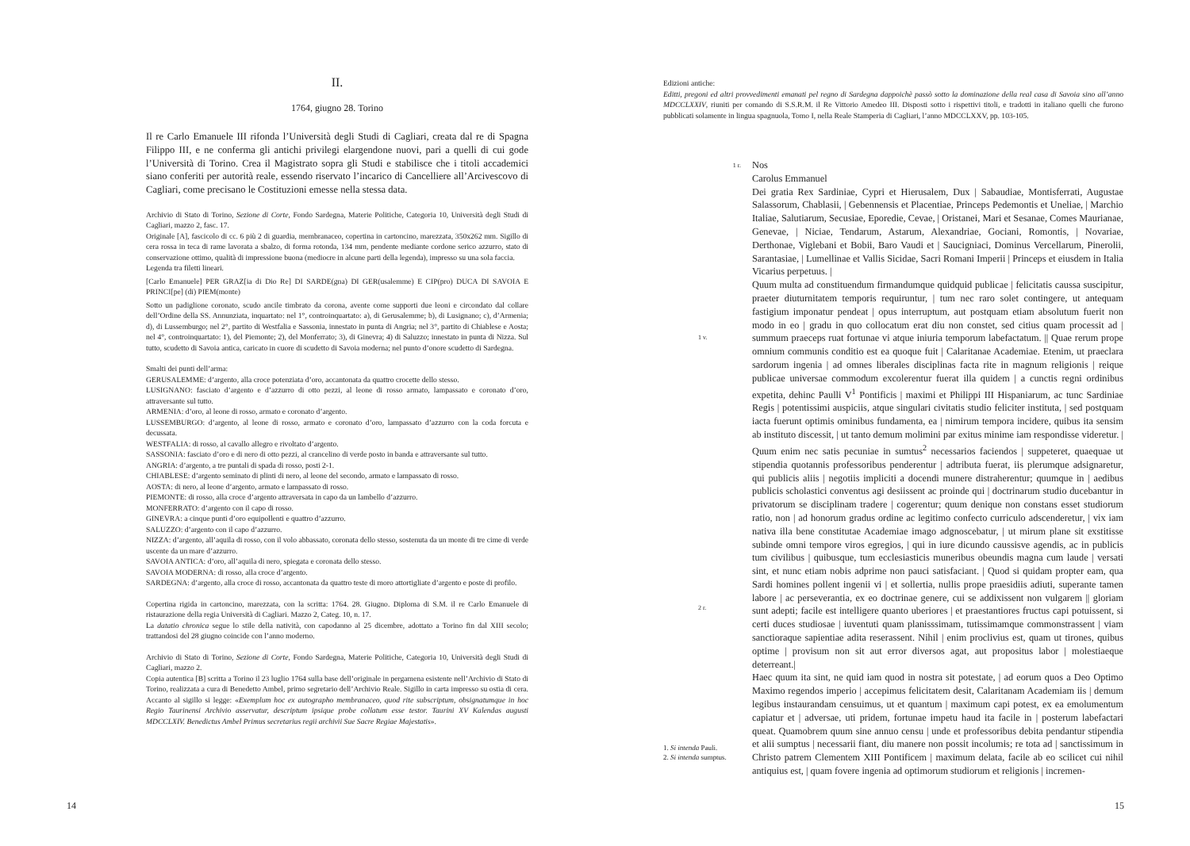II.
1764, giugno 28. Torino
Il re Carlo Emanuele III rifonda l’Università degli Studi di Cagliari, creata dal re di Spagna Filippo III, e ne conferma gli antichi privilegi elargendone nuovi, pari a quelli di cui gode l’Università di Torino. Crea il Magistrato sopra gli Studi e stabilisce che i titoli accademici siano conferiti per autorità reale, essendo riservato l’incarico di Cancelliere all’Arcivescovo di Cagliari, come precisano le Costituzioni emesse nella stessa data.
Archivio di Stato di Torino, Sezione di Corte, Fondo Sardegna, Materie Politiche, Categoria 10, Università degli Studi di Cagliari, mazzo 2, fasc. 17.
Originale [A], fascicolo di cc. 6 più 2 di guardia, membranaceo, copertina in cartoncino, marezzata, 350x262 mm. Sigillo di cera rossa in teca di rame lavorata a sbalzo, di forma rotonda, 134 mm, pendente mediante cordone serico azzurro, stato di conservazione ottimo, qualità di impressione buona (mediocre in alcune parti della legenda), impresso su una sola faccia.
Legenda tra filetti lineari.
[Carlo Emanuele] PER GRAZ[ia di Dio Re] DI SARDE(gna) DI GER(usalemme) E CIP(pro) DUCA DI SAVOIA E PRINCI[pe] (di) PIEM(monte)
Sotto un padiglione coronato, scudo ancile timbrato da corona, avente come supporti due leoni e circondato dal collare dell’Ordine della SS. Annunziata, inquartato: nel 1°, controinquartato: a), di Gerusalemme; b), di Lusignano; c), d’Armenia; d), di Lussemburgo; nel 2°, partito di Westfalia e Sassonia, innestato in punta di Angria; nel 3°, partito di Chiablese e Aosta; nel 4°, controinquartato: 1), del Piemonte; 2), del Monferrato; 3), di Ginevra; 4) di Saluzzo; innestato in punta di Nizza. Sul tutto, scudetto di Savoia antica, caricato in cuore di scudetto di Savoia moderna; nel punto d’onore scudetto di Sardegna.
Smalti dei punti dell’arma:
GERUSALEMME: d’argento, alla croce potenziata d’oro, accantonata da quattro crocette dello stesso.
LUSIGNANO: fasciato d’argento e d’azzurro di otto pezzi, al leone di rosso armato, lampassato e coronato d’oro, attraversante sul tutto.
ARMENIA: d’oro, al leone di rosso, armato e coronato d’argento.
LUSSEMBURGO: d’argento, al leone di rosso, armato e coronato d’oro, lampassato d’azzurro con la coda forcuta e decussata.
WESTFALIA: di rosso, al cavallo allegro e rivoltato d’argento.
SASSONIA: fasciato d’oro e di nero di otto pezzi, al crancelino di verde posto in banda e attraversante sul tutto.
ANGRIA: d’argento, a tre puntali di spada di rosso, posti 2-1.
CHIABLESE: d’argento seminato di plinti di nero, al leone del secondo, armato e lampassato di rosso.
AOSTA: di nero, al leone d’argento, armato e lampassato di rosso.
PIEMONTE: di rosso, alla croce d’argento attraversata in capo da un lambello d’azzurro.
MONFERRATO: d’argento con il capo di rosso.
GINEVRA: a cinque punti d’oro equipollenti e quattro d’azzurro.
SALUZZO: d’argento con il capo d’azzurro.
NIZZA: d’argento, all’aquila di rosso, con il volo abbassato, coronata dello stesso, sostenuta da un monte di tre cime di verde uscente da un mare d’azzurro.
SAVOIA ANTICA: d’oro, all’aquila di nero, spiegata e coronata dello stesso.
SAVOIA MODERNA: di rosso, alla croce d’argento.
SARDEGNA: d’argento, alla croce di rosso, accantonata da quattro teste di moro attortigliate d’argento e poste di profilo.
Copertina rigida in cartoncino, marezzata, con la scritta: 1764. 28. Giugno. Diploma di S.M. il re Carlo Emanuele di ristaurazione della regia Università di Cagliari. Mazzo 2, Categ. 10, n. 17.
La datatio chronica segue lo stile della natività, con capodanno al 25 dicembre, adottato a Torino fin dal XIII secolo; trattandosi del 28 giugno coincide con l’anno moderno.
Archivio di Stato di Torino, Sezione di Corte, Fondo Sardegna, Materie Politiche, Categoria 10, Università degli Studi di Cagliari, mazzo 2.
Copia autentica [B] scritta a Torino il 23 luglio 1764 sulla base dell’originale in pergamena esistente nell’Archivio di Stato di Torino, realizzata a cura di Benedetto Ambel, primo segretario dell’Archivio Reale. Sigillo in carta impresso su ostia di cera. Accanto al sigillo si legge: «Exemplum hoc ex autographo membranaceo, quod rite subscriptum, obsignatumque in hoc Regio Taurinensi Archivio asservatur, descriptum ipsique probe collatum esse testor. Taurini XV Kalendas augusti MDCCLXIV. Benedictus Ambel Primus secretarius regii archivii Sue Sacre Regiae Majestatis».
14
Edizioni antiche:
Editti, pregoni ed altri provvedimenti emanati pel regno di Sardegna dappoichè passò sotto la dominazione della real casa di Savoia sino all’anno MDCCLXXIV, riuniti per comando di S.S.R.M. il Re Vittorio Amedeo III. Disposti sotto i rispettivi titoli, e tradotti in italiano quelli che furono pubblicati solamente in lingua spagnuola, Tomo I, nella Reale Stamperia di Cagliari, l’anno MDCCLXXV, pp. 103-105.
1 r.
Nos
Carolus Emmanuel
Dei gratia Rex Sardiniae, Cypri et Hierusalem, Dux | Sabaudiae, Montisferrati, Augustae Salassorum, Chablasii, | Gebennensis et Placentiae, Princeps Pedemontis et Uneliae, | Marchio Italiae, Salutiarum, Secusiae, Eporedie, Cevae, | Oristanei, Mari et Sesanae, Comes Maurianae, Genevae, | Niciae, Tendarum, Astarum, Alexandriae, Gociani, Romontis, | Novariae, Derthonae, Viglebani et Bobii, Baro Vaudi et | Saucigniaci, Dominus Vercellarum, Pinerolii, Sarantasiae, | Lumellinae et Vallis Sicidae, Sacri Romani Imperii | Princeps et eiusdem in Italia Vicarius perpetuus. |
Quum multa ad constituendum firmandumque quidquid publicae | felicitatis caussa suscipitur, praeter diuturnitatem temporis requiruntur, | tum nec raro solet contingere, ut antequam fastigium imponatur pendeat | opus interruptum, aut postquam etiam absolutum fuerit non modo in eo | gradu in quo collocatum erat diu non constet, sed citius quam processit ad | summum praeceps ruat fortunae vi atque iniuria temporum labefactatum. || Quae rerum prope omnium communis conditio est ea quoque fuit | Calaritanae Academiae. Etenim, ut praeclara sardorum ingenia | ad omnes liberales disciplinas facta rite in magnum religionis | reique publicae universae commodum excolerentur fuerat illa quidem | a cunctis regni ordinibus expetita, dehinc Paulli V<sup>1</sup> Pontificis | maximi et Philippi III Hispaniarum, ac tunc Sardiniae Regis | potentissimi auspiciis, atque singulari civitatis studio feliciter instituta, | sed postquam iacta fuerunt optimis ominibus fundamenta, ea | nimirum tempora incidere, quibus ita sensim ab instituto discessit, | ut tanto demum molimini par exitus minime iam respondisse videretur. | Quum enim nec satis pecuniae in sumtus<sup>2</sup> necessarios faciendos | suppeteret, quaequae ut stipendia quotannis professoribus penderentur | adtributa fuerat, iis plerumque adsignaretur, qui publicis aliis | negotiis impliciti a docendi munere distraherentur; quumque in | aedibus publicis scholastici conventus agi desiissent ac proinde qui | doctrinarum studio ducebantur in privatorum se disciplinam tradere | cogerentur; quum denique non constans esset studiorum ratio, non | ad honorum gradus ordine ac legitimo confecto curriculo adscenderetur, | vix iam nativa illa bene constitutae Academiae imago adgnoscebatur, | ut mirum plane sit exstitisse subinde omni tempore viros egregios, | qui in iure dicundo caussisve agendis, ac in publicis tum civilibus | quibusque, tum ecclesiasticis muneribus obeundis magna cum laude | versati sint, et nunc etiam nobis adprime non pauci satisfaciant. | Quod si quidam propter eam, qua Sardi homines pollent ingenii vi | et sollertia, nullis prope praesidiis adiuti, superante tamen labore | ac perseverantia, ex eo doctrinae genere, cui se addixissent non vulgarem || gloriam sunt adepti; facile est intelligere quanto uberiores | et praestantiores fructus capi potuissent, si certi duces studiosae | iuventuti quam planisssimam, tutissimamque commonstrassent | viam sanctioraque sapientiae adita reserassent. Nihil | enim proclivius est, quam ut tirones, quibus optime | provisum non sit aut error diversos agat, aut propositus labor | molestiaeque deterreant.|
Haec quum ita sint, ne quid iam quod in nostra sit potestate, | ad eorum quos a Deo Optimo Maximo regendos imperio | accepimus felicitatem desit, Calaritanam Academiam iis | demum legibus instaurandam censuimus, ut et quantum | maximum capi potest, ex ea emolumentum capiatur et | adversae, uti pridem, fortunae impetu haud ita facile in | posterum labefactari queat. Quamobrem quum sine annuo censu | unde et professoribus debita pendantur stipendia et alii sumptus | necessarii fiant, diu manere non possit incolumis; re tota ad | sanctissimum in Christo patrem Clementem XIII Pontificem | maximum delata, facile ab eo scilicet cui nihil antiquius est, | quam fovere ingenia ad optimorum studiorum et religionis | incremen-
1. Si intenda Pauli.
2. Si intenda sumptus.
1 v.
2 r.
15